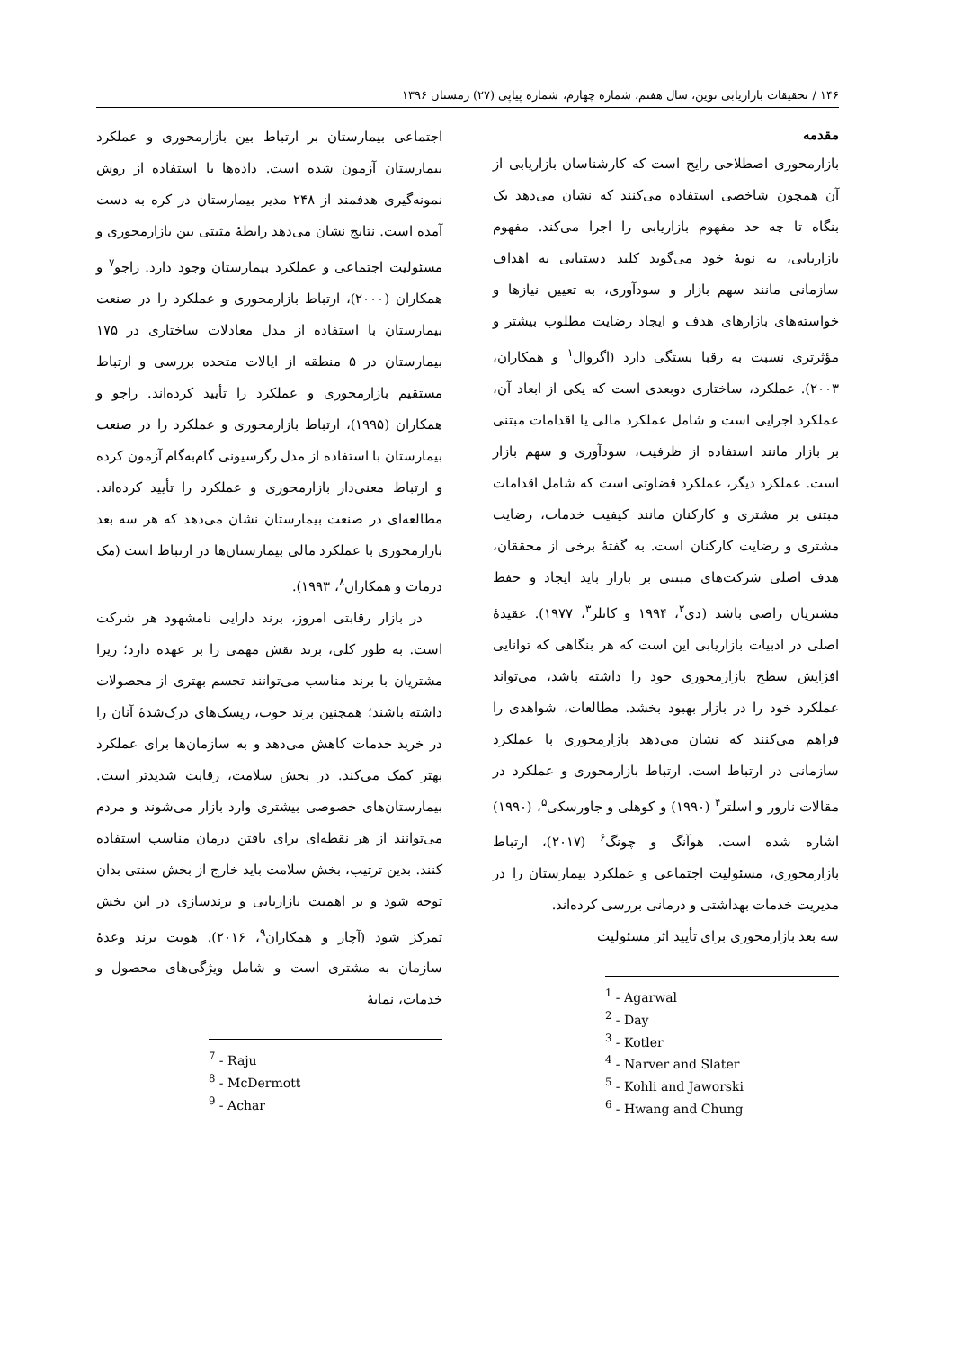۱۴۶ / تحقیقات بازاریابی نوین، سال هفتم، شماره چهارم، شماره پیاپی (۲۷) زمستان ۱۳۹۶
مقدمه
بازارمحوری اصطلاحی رایج است که کارشناسان بازاریابی از آن همچون شاخصی استفاده می‌کنند که نشان می‌دهد یک بنگاه تا چه حد مفهوم بازاریابی را اجرا می‌کند. مفهوم بازاریابی، به نوبهٔ خود می‌گوید کلید دستیابی به اهداف سازمانی مانند سهم بازار و سودآوری، به تعیین نیازها و خواسته‌های بازارهای هدف و ایجاد رضایت مطلوب بیشتر و مؤثرتری نسبت به رقبا بستگی دارد (اگروال<sup>۱</sup> و همکاران، ۲۰۰۳). عملکرد، ساختاری دوبعدی است که یکی از ابعاد آن، عملکرد اجرایی است و شامل عملکرد مالی یا اقدامات مبتنی بر بازار مانند استفاده از ظرفیت، سودآوری و سهم بازار است. عملکرد دیگر، عملکرد قضاوتی است که شامل اقدامات مبتنی بر مشتری و کارکنان مانند کیفیت خدمات، رضایت مشتری و رضایت کارکنان است. به گفتهٔ برخی از محققان، هدف اصلی شرکت‌های مبتنی بر بازار باید ایجاد و حفظ مشتریان راضی باشد (دی<sup>۲</sup>، ۱۹۹۴ و کاتلر<sup>۳</sup>، ۱۹۷۷). عقیدهٔ اصلی در ادبیات بازاریابی این است که هر بنگاهی که توانایی افزایش سطح بازارمحوری خود را داشته باشد، می‌تواند عملکرد خود را در بازار بهبود بخشد. مطالعات، شواهدی را فراهم می‌کنند که نشان می‌دهد بازارمحوری با عملکرد سازمانی در ارتباط است. ارتباط بازارمحوری و عملکرد در مقالات نارور و اسلتر<sup>۴</sup> (۱۹۹۰) و کوهلی و جاورسکی<sup>۵</sup>، (۱۹۹۰) اشاره شده است. هوآنگ و چونگ<sup>۶</sup> (۲۰۱۷)، ارتباط بازارمحوری، مسئولیت اجتماعی و عملکرد بیمارستان را در مدیریت خدمات بهداشتی و درمانی بررسی کرده‌اند.
سه بعد بازارمحوری برای تأیید اثر مسئولیت
<sup>1</sup> - Agarwal
<sup>2</sup> - Day
<sup>3</sup> - Kotler
<sup>4</sup> - Narver and Slater
<sup>5</sup> - Kohli and Jaworski
<sup>6</sup> - Hwang and Chung
اجتماعی بیمارستان بر ارتباط بین بازارمحوری و عملکرد بیمارستان آزمون شده است. داده‌ها با استفاده از روش نمونه‌گیری هدفمند از ۲۴۸ مدیر بیمارستان در کره به دست آمده است. نتایج نشان می‌دهد رابطهٔ مثبتی بین بازارمحوری و مسئولیت اجتماعی و عملکرد بیمارستان وجود دارد. راجو<sup>۷</sup> و همکاران (۲۰۰۰)، ارتباط بازارمحوری و عملکرد را در صنعت بیمارستان با استفاده از مدل معادلات ساختاری در ۱۷۵ بیمارستان در ۵ منطقه از ایالات متحده بررسی و ارتباط مستقیم بازارمحوری و عملکرد را تأیید کرده‌اند. راجو و همکاران (۱۹۹۵)، ارتباط بازارمحوری و عملکرد را در صنعت بیمارستان با استفاده از مدل رگرسیونی گام‌به‌گام آزمون کرده و ارتباط معنی‌دار بازارمحوری و عملکرد را تأیید کرده‌اند. مطالعه‌ای در صنعت بیمارستان نشان می‌دهد که هر سه بعد بازارمحوری با عملکرد مالی بیمارستان‌ها در ارتباط است (مک درمات و همکاران<sup>۸</sup>، ۱۹۹۳).
در بازار رقابتی امروز، برند دارایی نامشهود هر شرکت است. به طور کلی، برند نقش مهمی را بر عهده دارد؛ زیرا مشتریان با برند مناسب می‌توانند تجسم بهتری از محصولات داشته باشند؛ همچنین برند خوب، ریسک‌های درک‌شدهٔ آنان را در خرید خدمات کاهش می‌دهد و به سازمان‌ها برای عملکرد بهتر کمک می‌کند. در بخش سلامت، رقابت شدیدتر است. بیمارستان‌های خصوصی بیشتری وارد بازار می‌شوند و مردم می‌توانند از هر نقطه‌ای برای یافتن درمان مناسب استفاده کنند. بدین ترتیب، بخش سلامت باید خارج از بخش سنتی بدان توجه شود و بر اهمیت بازاریابی و برندسازی در این بخش تمرکز شود (آچار و همکاران<sup>۹</sup>، ۲۰۱۶). هویت برند وعدهٔ سازمان به مشتری است و شامل ویژگی‌های محصول و خدمات، نمایهٔ
<sup>7</sup> - Raju
<sup>8</sup> - McDermott
<sup>9</sup> - Achar